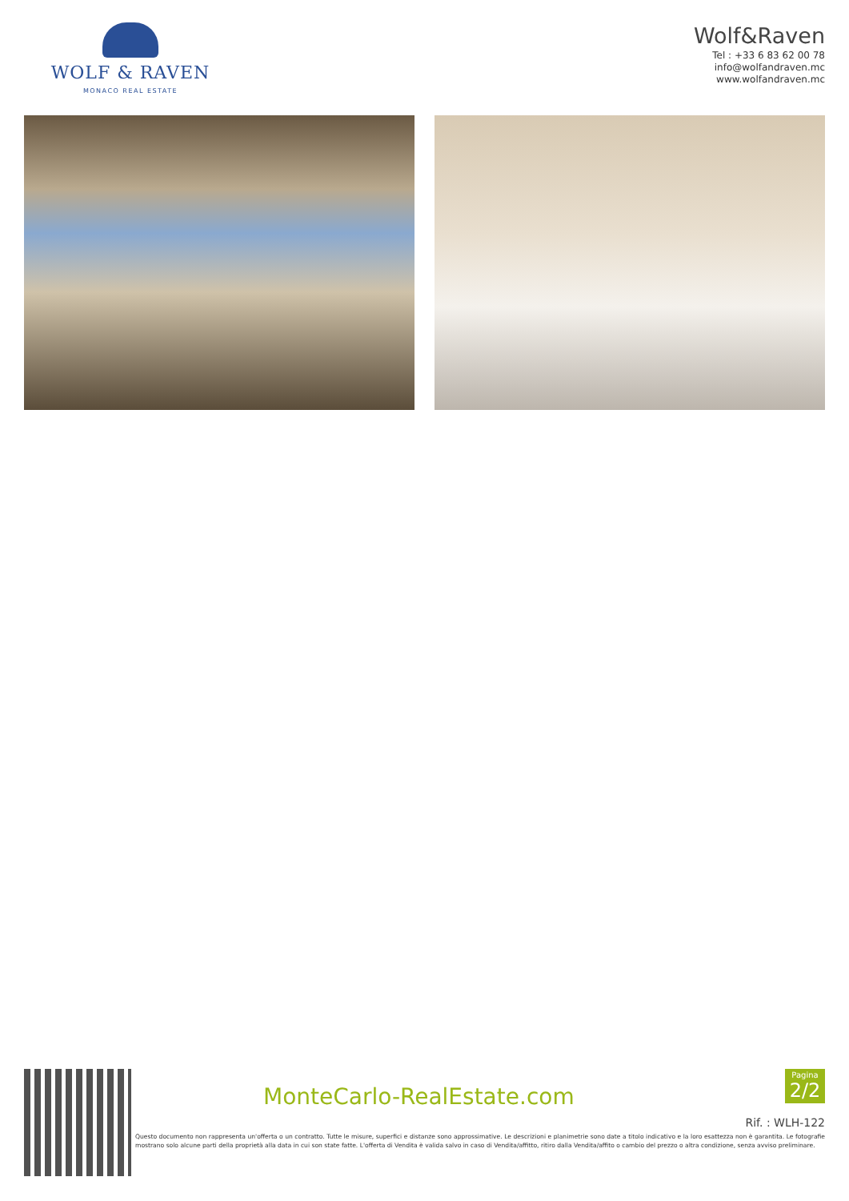WOLF & RAVEN
MONACO REAL ESTATE
Wolf&Raven
Tel : +33 6 83 62 00 78
info@wolfandraven.mc
www.wolfandraven.mc
MonteCarlo-RealEstate.com
Pagina
2/2
Rif. : WLH-122
Questo documento non rappresenta un'offerta o un contratto. Tutte le misure, superfici e distanze sono approssimative. Le descrizioni e planimetrie sono date a titolo indicativo e la loro esattezza non è garantita. Le fotografie mostrano solo alcune parti della proprietà alla data in cui son state fatte. L'offerta di Vendita è valida salvo in caso di Vendita/affitto, ritiro dalla Vendita/affito o cambio del prezzo o altra condizione, senza avviso preliminare.